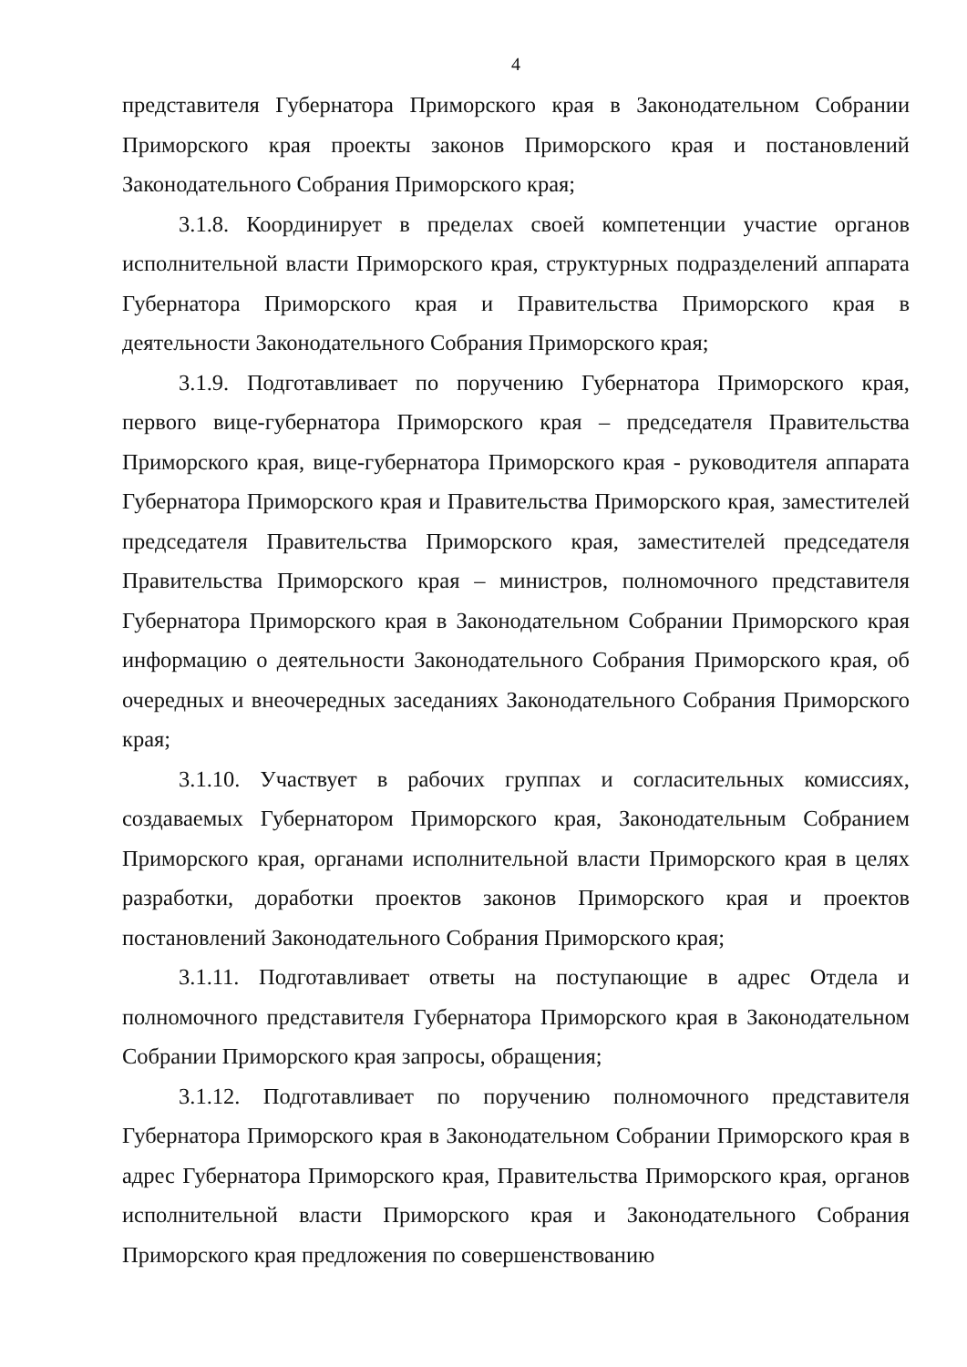4
представителя Губернатора Приморского края в Законодательном Собрании Приморского края проекты законов Приморского края и постановлений Законодательного Собрания Приморского края;
3.1.8. Координирует в пределах своей компетенции участие органов исполнительной власти Приморского края, структурных подразделений аппарата Губернатора Приморского края и Правительства Приморского края в деятельности Законодательного Собрания Приморского края;
3.1.9. Подготавливает по поручению Губернатора Приморского края, первого вице-губернатора Приморского края – председателя Правительства Приморского края, вице-губернатора Приморского края - руководителя аппарата Губернатора Приморского края и Правительства Приморского края, заместителей председателя Правительства Приморского края, заместителей председателя Правительства Приморского края – министров, полномочного представителя Губернатора Приморского края в Законодательном Собрании Приморского края информацию о деятельности Законодательного Собрания Приморского края, об очередных и внеочередных заседаниях Законодательного Собрания Приморского края;
3.1.10. Участвует в рабочих группах и согласительных комиссиях, создаваемых Губернатором Приморского края, Законодательным Собранием Приморского края, органами исполнительной власти Приморского края в целях разработки, доработки проектов законов Приморского края и проектов постановлений Законодательного Собрания Приморского края;
3.1.11. Подготавливает ответы на поступающие в адрес Отдела и полномочного представителя Губернатора Приморского края в Законодательном Собрании Приморского края запросы, обращения;
3.1.12. Подготавливает по поручению полномочного представителя Губернатора Приморского края в Законодательном Собрании Приморского края в адрес Губернатора Приморского края, Правительства Приморского края, органов исполнительной власти Приморского края и Законодательного Собрания Приморского края предложения по совершенствованию